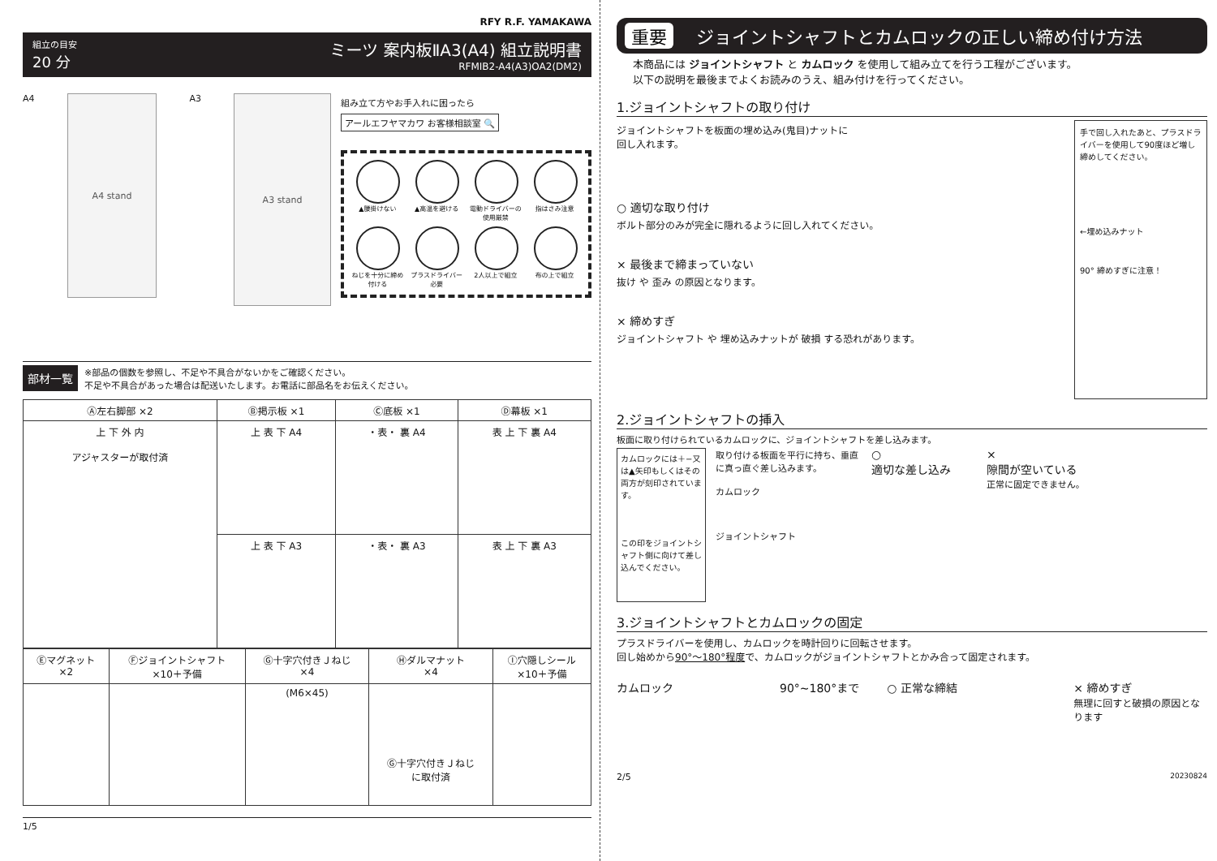RFY R.F. YAMAKAWA
組立の目安
20 分
ミーツ 案内板ⅡA3(A4) 組立説明書
RFMIB2-A4(A3)OA2(DM2)
A4
A4 stand
A3
A3 stand
組み立て方やお手入れに困ったら
アールエフヤマカワ お客様相談室 🔍
▲腰掛けない
▲高温を避ける
電動ドライバーの使用厳禁
指はさみ注意
ねじを十分に締め付ける
プラスドライバー必要
2人以上で組立
布の上で組立
部材一覧
※部品の個数を参照し、不足や不具合がないかをご確認ください。
不足や不具合があった場合は配送いたします。お電話に部品名をお伝えください。
| Ⓐ左右脚部 ×2 | Ⓑ掲示板 ×1 | Ⓒ底板 ×1 | Ⓓ幕板 ×1 |
| --- | --- | --- | --- |
| 上 下 外 内 アジャスターが取付済 | 上 表 下 A4 | ・表・ 裏 A4 | 表 上 下 裏 A4 |
| | 上 表 下 A3 | ・表・ 裏 A3 | 表 上 下 裏 A3 |
| Ⓔマグネット ×2 | Ⓕジョイントシャフト ×10＋予備 | Ⓖ十字穴付きＪねじ ×4 | Ⓗダルマナット ×4 | Ⓘ穴隠しシール ×10＋予備 |
| --- | --- | --- | --- | --- |
| | | (M6×45) | Ⓖ十字穴付きＪねじ に取付済 | |
1/5
重要 ジョイントシャフトとカムロックの正しい締め付け方法
本商品には ジョイントシャフト と カムロック を使用して組み立てを行う工程がございます。
以下の説明を最後までよくお読みのうえ、組み付けを行ってください。
1.ジョイントシャフトの取り付け
ジョイントシャフトを板面の埋め込み(鬼目)ナットに
回し入れます。
○ 適切な取り付け
ボルト部分のみが完全に隠れるように回し入れてください。
× 最後まで締まっていない
抜け や 歪み の原因となります。
× 締めすぎ
ジョイントシャフト や 埋め込みナットが 破損 する恐れがあります。
手で回し入れたあと、プラスドライバーを使用して90度ほど増し締めしてください。
←埋め込みナット
90° 締めすぎに注意！
2.ジョイントシャフトの挿入
板面に取り付けられているカムロックに、ジョイントシャフトを差し込みます。
カムロックには＋−又は▲矢印もしくはその両方が刻印されています。
この印をジョイントシャフト側に向けて差し込んでください。
取り付ける板面を平行に持ち、垂直に真っ直ぐ差し込みます。
カムロック
ジョイントシャフト
○
適切な差し込み
×
隙間が空いている
正常に固定できません。
3.ジョイントシャフトとカムロックの固定
プラスドライバーを使用し、カムロックを時計回りに回転させます。
回し始めから90°～180°程度で、カムロックがジョイントシャフトとかみ合って固定されます。
カムロック 90°~180°まで ○ 正常な締結 × 締めすぎ
無理に回すと破損の原因となります
2/5 20230824